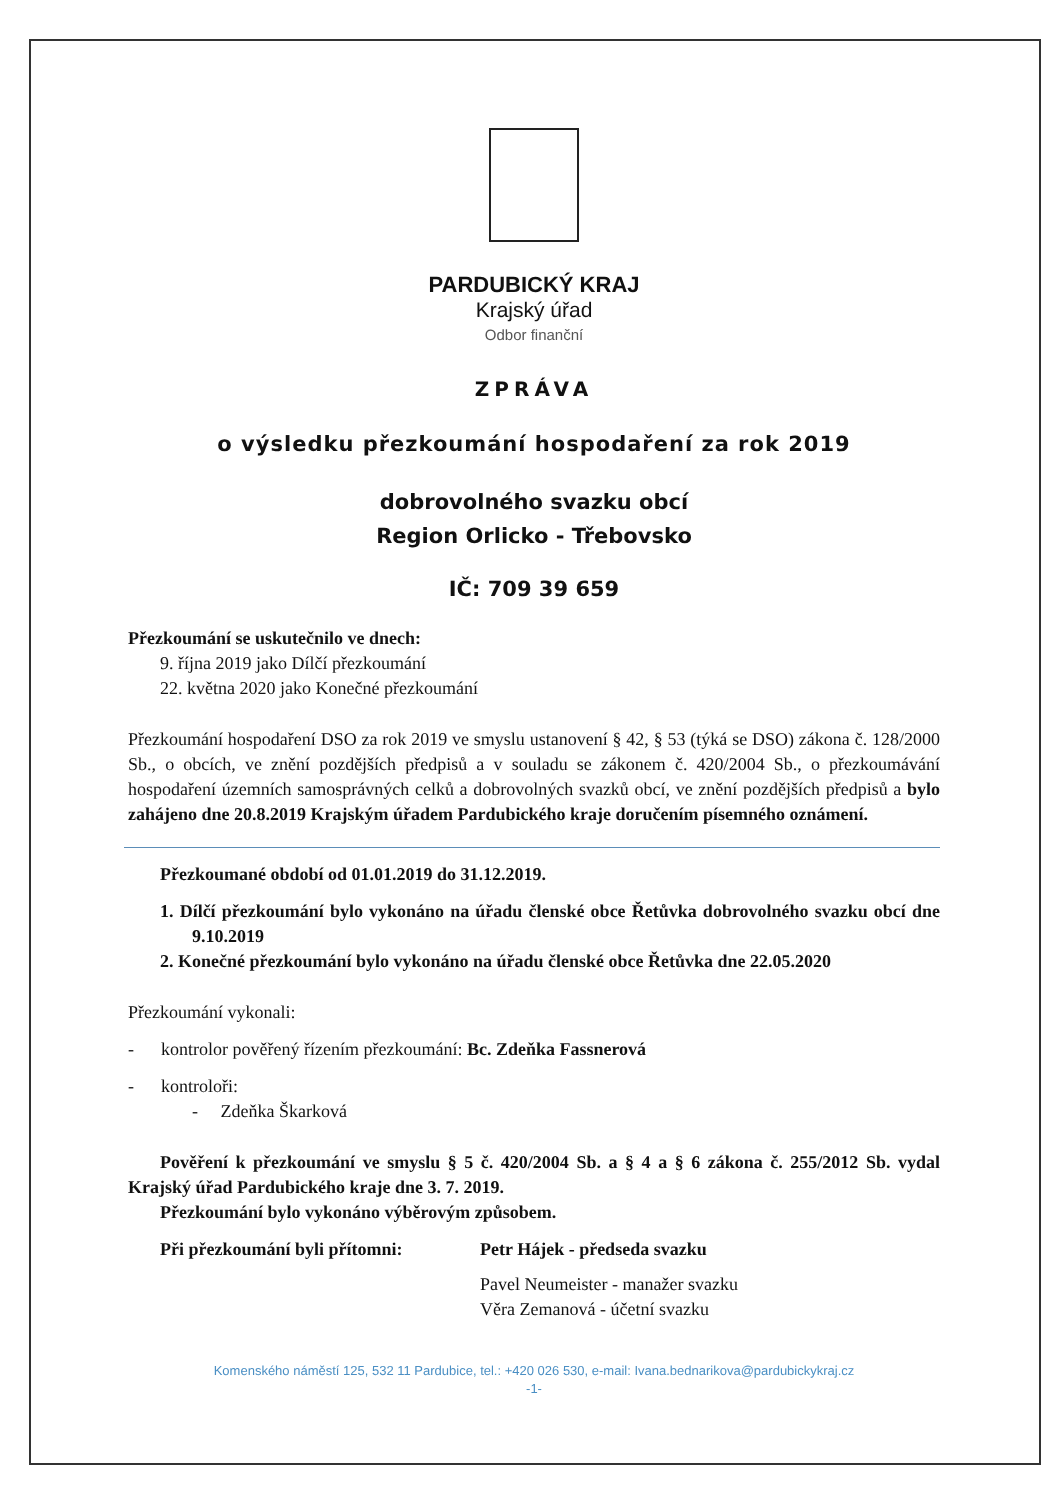PARDUBICKÝ KRAJ
Krajský úřad
Odbor finanční
ZPRÁVA
o výsledku přezkoumání hospodaření za rok 2019
dobrovolného svazku obcí
Region Orlicko - Třebovsko
IČ: 709 39 659
Přezkoumání se uskutečnilo ve dnech:
9. října 2019 jako Dílčí přezkoumání
22. května 2020 jako Konečné přezkoumání
Přezkoumání hospodaření DSO za rok 2019 ve smyslu ustanovení § 42, § 53 (týká se DSO) zákona č. 128/2000 Sb., o obcích, ve znění pozdějších předpisů a v souladu se zákonem č. 420/2004 Sb., o přezkoumávání hospodaření územních samosprávných celků a dobrovolných svazků obcí, ve znění pozdějších předpisů a bylo zahájeno dne 20.8.2019 Krajským úřadem Pardubického kraje doručením písemného oznámení.
Přezkoumané období od 01.01.2019 do 31.12.2019.
1. Dílčí přezkoumání bylo vykonáno na úřadu členské obce Řetůvka dobrovolného svazku obcí dne 9.10.2019
2. Konečné přezkoumání bylo vykonáno na úřadu členské obce Řetůvka dne 22.05.2020
Přezkoumání vykonali:
- kontrolor pověřený řízením přezkoumání: Bc. Zdeňka Fassnerová
- kontroloři:
- Zdeňka Škarková
Pověření k přezkoumání ve smyslu § 5 č. 420/2004 Sb. a § 4 a § 6 zákona č. 255/2012 Sb. vydal Krajský úřad Pardubického kraje dne 3. 7. 2019.
Přezkoumání bylo vykonáno výběrovým způsobem.
Při přezkoumání byli přítomni:
Petr Hájek - předseda svazku
Pavel Neumeister - manažer svazku
Věra Zemanová - účetní svazku
Komenského náměstí 125, 532 11 Pardubice, tel.: +420 026 530, e-mail: Ivana.bednarikova@pardubickykraj.cz
-1-